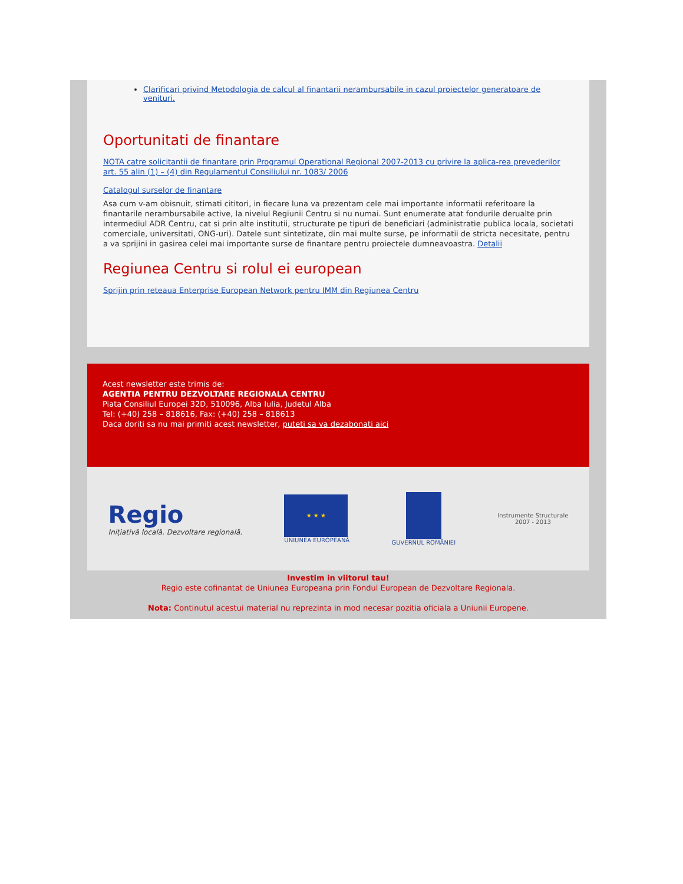Clarificari privind Metodologia de calcul al finantarii nerambursabile in cazul proiectelor generatoare de venituri.
Oportunitati de finantare
NOTA catre solicitantii de finantare prin Programul Operational Regional 2007-2013 cu privire la aplica-rea prevederilor art. 55 alin (1) – (4) din Regulamentul Consiliului nr. 1083/ 2006
Catalogul surselor de finantare
Asa cum v-am obisnuit, stimati cititori, in fiecare luna va prezentam cele mai importante informatii referitoare la finantarile nerambursabile active, la nivelul Regiunii Centru si nu numai. Sunt enumerate atat fondurile derualte prin intermediul ADR Centru, cat si prin alte institutii, structurate pe tipuri de beneficiari (administratie publica locala, societati comerciale, universitati, ONG-uri). Datele sunt sintetizate, din mai multe surse, pe informatii de stricta necesitate, pentru a va sprijini in gasirea celei mai importante surse de finantare pentru proiectele dumneavoastra. Detalii
Regiunea Centru si rolul ei european
Sprijin prin reteaua Enterprise European Network pentru IMM din Regiunea Centru
Acest newsletter este trimis de:
AGENTIA PENTRU DEZVOLTARE REGIONALA CENTRU
Piata Consiliul Europei 32D, 510096, Alba Iulia, Judetul Alba
Tel: (+40) 258 – 818616, Fax: (+40) 258 – 818613
Daca doriti sa nu mai primiti acest newsletter, puteti sa va dezabonati aici
Regio
Inițiativă locală. Dezvoltare regională.
★ ★ ★
UNIUNEA EUROPEANĂ
GUVERNUL ROMÂNIEI
Instrumente Structurale
2007 - 2013
Investim in viitorul tau!
Regio este cofinantat de Uniunea Europeana prin Fondul European de Dezvoltare Regionala.
Nota: Continutul acestui material nu reprezinta in mod necesar pozitia oficiala a Uniunii Europene.